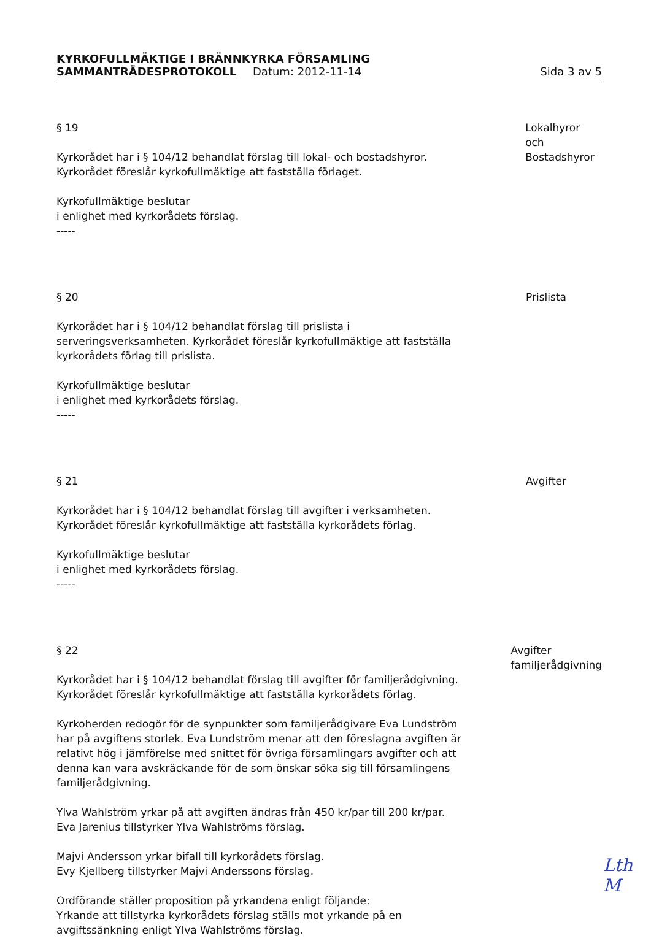KYRKOFULLMÄKTIGE I BRÄNNKYRKA FÖRSAMLING
SAMMANTRÄDESPROTOKOLL Datum: 2012-11-14 Sida 3 av 5
§ 19
Kyrkorådet har i § 104/12 behandlat förslag till lokal- och bostadshyror. Kyrkorådet föreslår kyrkofullmäktige att fastställa förlaget.
Kyrkofullmäktige beslutar
i enlighet med kyrkorådets förslag.
-----
Lokalhyror och
Bostadshyror
§ 20
Kyrkorådet har i § 104/12 behandlat förslag till prislista i serveringsverksamheten. Kyrkorådet föreslår kyrkofullmäktige att fastställa kyrkorådets förlag till prislista.
Kyrkofullmäktige beslutar
i enlighet med kyrkorådets förslag.
-----
Prislista
§ 21
Kyrkorådet har i § 104/12 behandlat förslag till avgifter i verksamheten. Kyrkorådet föreslår kyrkofullmäktige att fastställa kyrkorådets förlag.
Kyrkofullmäktige beslutar
i enlighet med kyrkorådets förslag.
-----
Avgifter
§ 22
Kyrkorådet har i § 104/12 behandlat förslag till avgifter för familjerådgivning. Kyrkorådet föreslår kyrkofullmäktige att fastställa kyrkorådets förlag.
Kyrkoherden redogör för de synpunkter som familjerådgivare Eva Lundström har på avgiftens storlek. Eva Lundström menar att den föreslagna avgiften är relativt hög i jämförelse med snittet för övriga församlingars avgifter och att denna kan vara avskräckande för de som önskar söka sig till församlingens familjerådgivning.
Ylva Wahlström yrkar på att avgiften ändras från 450 kr/par till 200 kr/par.
Eva Jarenius tillstyrker Ylva Wahlströms förslag.
Majvi Andersson yrkar bifall till kyrkorådets förslag.
Evy Kjellberg tillstyrker Majvi Anderssons förslag.
Ordförande ställer proposition på yrkandena enligt följande:
Yrkande att tillstyrka kyrkorådets förslag ställs mot yrkande på en avgiftssänkning enligt Ylva Wahlströms förslag.
Avgifter
familjerådgivning
Lth
M